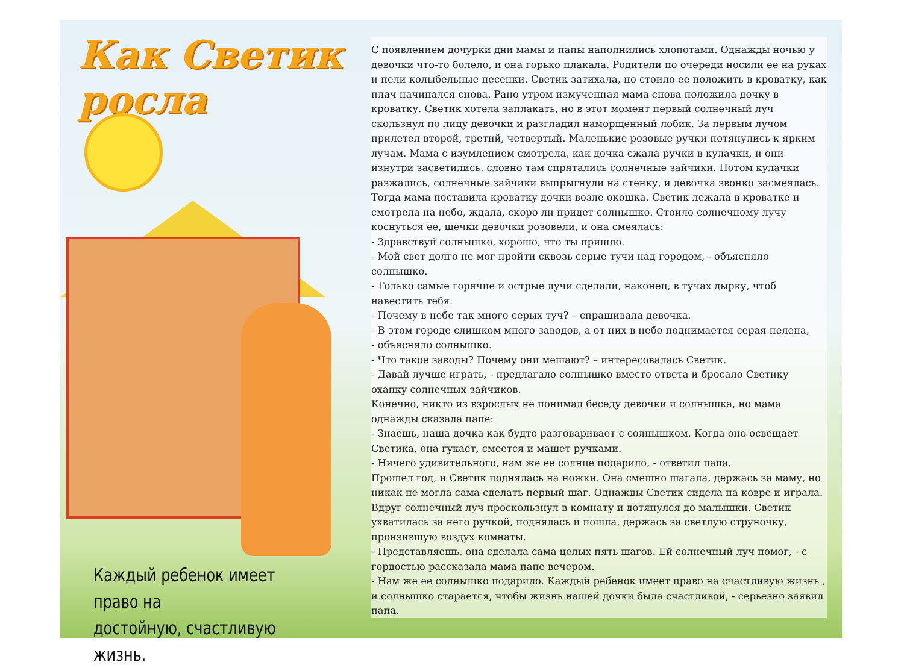Как Светик росла
Каждый ребенок имеет право на
достойную, счастливую жизнь.
С появлением дочурки дни мамы и папы наполнились хлопотами. Однажды ночью у девочки что-то болело, и она горько плакала. Родители по очереди носили ее на руках и пели колыбельные песенки. Светик затихала, но стоило ее положить в кроватку, как плач начинался снова. Рано утром измученная мама снова положила дочку в кроватку. Светик хотела заплакать, но в этот момент первый солнечный луч скользнул по лицу девочки и разгладил наморщенный лобик. За первым лучом прилетел второй, третий, четвертый. Маленькие розовые ручки потянулись к ярким лучам. Мама с изумлением смотрела, как дочка сжала ручки в кулачки, и они изнутри засветились, словно там спрятались солнечные зайчики. Потом кулачки разжались, солнечные зайчики выпрыгнули на стенку, и девочка звонко засмеялась.
Тогда мама поставила кроватку дочки возле окошка. Светик лежала в кроватке и смотрела на небо, ждала, скоро ли придет солнышко. Стоило солнечному лучу коснуться ее, щечки девочки розовели, и она смеялась:
- Здравствуй солнышко, хорошо, что ты пришло.
- Мой свет долго не мог пройти сквозь серые тучи над городом, - объясняло солнышко.
- Только самые горячие и острые лучи сделали, наконец, в тучах дырку, чтоб навестить тебя.
- Почему в небе так много серых туч? – спрашивала девочка.
- В этом городе слишком много заводов, а от них в небо поднимается серая пелена,
- объясняло солнышко.
- Что такое заводы? Почему они мешают? – интересовалась Светик.
- Давай лучше играть, - предлагало солнышко вместо ответа и бросало Светику охапку солнечных зайчиков.
Конечно, никто из взрослых не понимал беседу девочки и солнышка, но мама однажды сказала папе:
- Знаешь, наша дочка как будто разговаривает с солнышком. Когда оно освещает Светика, она гукает, смеется и машет ручками.
- Ничего удивительного, нам же ее солнце подарило, - ответил папа.
Прошел год, и Светик поднялась на ножки. Она смешно шагала, держась за маму, но никак не могла сама сделать первый шаг. Однажды Светик сидела на ковре и играла. Вдруг солнечный луч проскользнул в комнату и дотянулся до малышки. Светик ухватилась за него ручкой, поднялась и пошла, держась за светлую струночку, пронзившую воздух комнаты.
- Представляешь, она сделала сама целых пять шагов. Ей солнечный луч помог, - с гордостью рассказала мама папе вечером.
- Нам же ее солнышко подарило. Каждый ребенок имеет право на счастливую жизнь , и солнышко старается, чтобы жизнь нашей дочки была счастливой, - серьезно заявил папа.